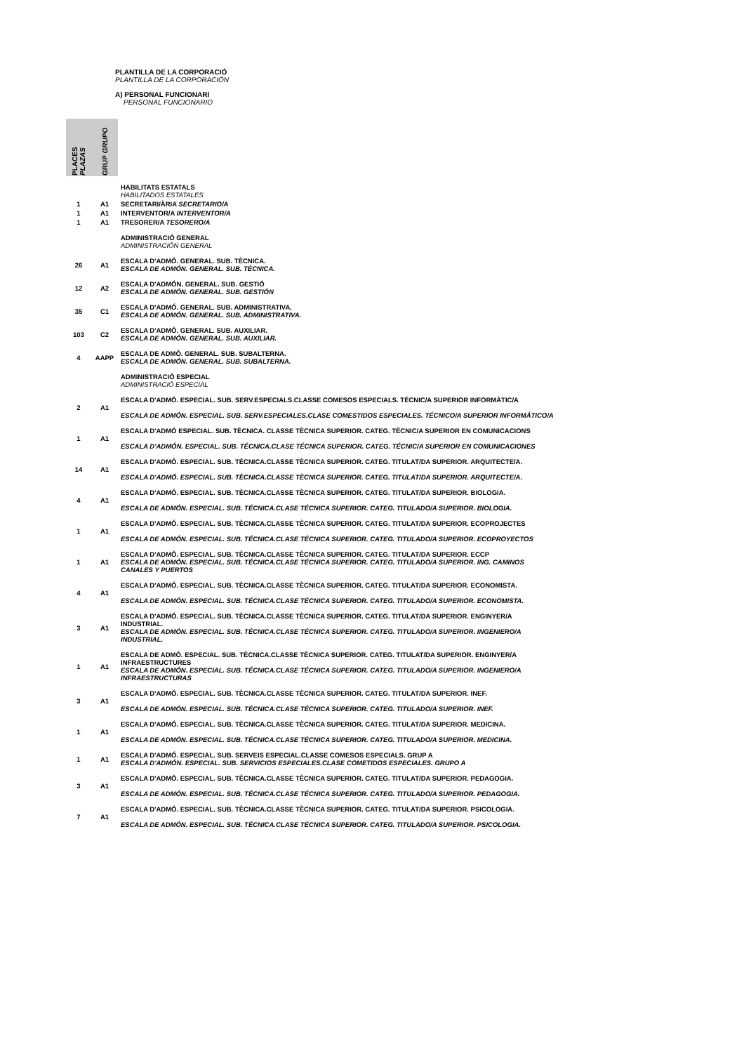PLANTILLA DE LA CORPORACIÓ
PLANTILLA DE LA CORPORACIÓN
A) PERSONAL FUNCIONARI
PERSONAL FUNCIONARIO
| PLACES PLAZAS | GRUP GRUPO | |
| --- | --- | --- |
| | | HABILITATS ESTATALS HABILITADOS ESTATALES |
| 1 | A1 | SECRETARI/ÀRIA SECRETARIO/A |
| 1 | A1 | INTERVENTOR/A INTERVENTOR/A |
| 1 | A1 | TRESORER/A TESORERO/A |
| | | ADMINISTRACIÓ GENERAL ADMINISTRACIÓN GENERAL |
| 26 | A1 | ESCALA D'ADMÓ. GENERAL. SUB. TÈCNICA. ESCALA DE ADMÓN. GENERAL. SUB. TÉCNICA. |
| 12 | A2 | ESCALA D'ADMÓN. GENERAL. SUB. GESTIÓ ESCALA DE ADMÓN. GENERAL. SUB. GESTIÓN |
| 35 | C1 | ESCALA D'ADMÓ. GENERAL. SUB. ADMINISTRATIVA. ESCALA DE ADMÓN. GENERAL. SUB. ADMINISTRATIVA. |
| 103 | C2 | ESCALA D'ADMÓ. GENERAL. SUB. AUXILIAR. ESCALA DE ADMÓN. GENERAL. SUB. AUXILIAR. |
| 4 | AAPP | ESCALA DE ADMÓ. GENERAL. SUB. SUBALTERNA. ESCALA DE ADMÓN. GENERAL. SUB. SUBALTERNA. |
| | | ADMINISTRACIÓ ESPECIAL ADMINISTRACIÓ ESPECIAL |
| 2 | A1 | ESCALA D'ADMÓ. ESPECIAL. SUB. SERV.ESPECIALS.CLASSE COMESOS ESPECIALS. TÈCNIC/A SUPERIOR INFORMÀTIC/A ESCALA DE ADMÓN. ESPECIAL. SUB. SERV.ESPECIALES.CLASE COMESTIDOS ESPECIALES. TÉCNICO/A SUPERIOR INFORMÁTICO/A |
| 1 | A1 | ESCALA D'ADMÓ ESPECIAL. SUB. TÈCNICA. CLASSE TÈCNICA SUPERIOR. CATEG. TÈCNIC/A SUPERIOR EN COMUNICACIONS ESCALA D'ADMÓN. ESPECIAL. SUB. TÉCNICA.CLASE TÉCNICA SUPERIOR. CATEG. TÉCNIC/A SUPERIOR EN COMUNICACIONES |
| 14 | A1 | ESCALA D'ADMÓ. ESPECIAL. SUB. TÈCNICA.CLASSE TÈCNICA SUPERIOR. CATEG. TITULAT/DA SUPERIOR. ARQUITECTE/A. ESCALA D'ADMÓ. ESPECIAL. SUB. TÈCNICA.CLASSE TÈCNICA SUPERIOR. CATEG. TITULAT/DA SUPERIOR. ARQUITECTE/A. |
| 4 | A1 | ESCALA D'ADMÓ. ESPECIAL. SUB. TÈCNICA.CLASSE TÈCNICA SUPERIOR. CATEG. TITULAT/DA SUPERIOR. BIOLOGIA. ESCALA DE ADMÓN. ESPECIAL. SUB. TÉCNICA.CLASE TÉCNICA SUPERIOR. CATEG. TITULADO/A SUPERIOR. BIOLOGIA. |
| 1 | A1 | ESCALA D'ADMÓ. ESPECIAL. SUB. TÈCNICA.CLASSE TÈCNICA SUPERIOR. CATEG. TITULAT/DA SUPERIOR. ECOPROJECTES ESCALA DE ADMÓN. ESPECIAL. SUB. TÉCNICA.CLASE TÉCNICA SUPERIOR. CATEG. TITULADO/A SUPERIOR. ECOPROYECTOS |
| 1 | A1 | ESCALA D'ADMÓ. ESPECIAL. SUB. TÈCNICA.CLASSE TÈCNICA SUPERIOR. CATEG. TITULAT/DA SUPERIOR. ECCP ESCALA DE ADMÓN. ESPECIAL. SUB. TÉCNICA.CLASE TÉCNICA SUPERIOR. CATEG. TITULADO/A SUPERIOR. ING. CAMINOS CANALES Y PUERTOS |
| 4 | A1 | ESCALA D'ADMÓ. ESPECIAL. SUB. TÈCNICA.CLASSE TÈCNICA SUPERIOR. CATEG. TITULAT/DA SUPERIOR. ECONOMISTA. ESCALA DE ADMÓN. ESPECIAL. SUB. TÉCNICA.CLASE TÉCNICA SUPERIOR. CATEG. TITULADO/A SUPERIOR. ECONOMISTA. |
| 3 | A1 | ESCALA D'ADMÓ. ESPECIAL. SUB. TÈCNICA.CLASSE TÈCNICA SUPERIOR. CATEG. TITULAT/DA SUPERIOR. ENGINYER/A INDUSTRIAL. ESCALA DE ADMÓN. ESPECIAL. SUB. TÉCNICA.CLASE TÉCNICA SUPERIOR. CATEG. TITULADO/A SUPERIOR. INGENIERO/A INDUSTRIAL. |
| 1 | A1 | ESCALA DE ADMÓ. ESPECIAL. SUB. TÈCNICA.CLASSE TÈCNICA SUPERIOR. CATEG. TITULAT/DA SUPERIOR. ENGINYER/A INFRAESTRUCTURES ESCALA DE ADMÓN. ESPECIAL. SUB. TÉCNICA.CLASE TÉCNICA SUPERIOR. CATEG. TITULADO/A SUPERIOR. INGENIERO/A INFRAESTRUCTURAS |
| 3 | A1 | ESCALA D'ADMÓ. ESPECIAL. SUB. TÈCNICA.CLASSE TÈCNICA SUPERIOR. CATEG. TITULAT/DA SUPERIOR. INEF. ESCALA DE ADMÓN. ESPECIAL. SUB. TÉCNICA.CLASE TÉCNICA SUPERIOR. CATEG. TITULADO/A SUPERIOR. INEF. |
| 1 | A1 | ESCALA D'ADMÓ. ESPECIAL. SUB. TÈCNICA.CLASSE TÈCNICA SUPERIOR. CATEG. TITULAT/DA SUPERIOR. MEDICINA. ESCALA DE ADMÓN. ESPECIAL. SUB. TÉCNICA.CLASE TÉCNICA SUPERIOR. CATEG. TITULADO/A SUPERIOR. MEDICINA. |
| 1 | A1 | ESCALA D'ADMÓ. ESPECIAL. SUB. SERVEIS ESPECIAL.CLASSE COMESOS ESPECIALS. GRUP A ESCALA D'ADMÓN. ESPECIAL. SUB. SERVICIOS ESPECIALES.CLASE COMETIDOS ESPECIALES. GRUPO A |
| 3 | A1 | ESCALA D'ADMÓ. ESPECIAL. SUB. TÈCNICA.CLASSE TÈCNICA SUPERIOR. CATEG. TITULAT/DA SUPERIOR. PEDAGOGIA. ESCALA DE ADMÓN. ESPECIAL. SUB. TÉCNICA.CLASE TÉCNICA SUPERIOR. CATEG. TITULADO/A SUPERIOR. PEDAGOGIA. |
| 7 | A1 | ESCALA D'ADMÓ. ESPECIAL. SUB. TÈCNICA.CLASSE TÈCNICA SUPERIOR. CATEG. TITULAT/DA SUPERIOR. PSICOLOGIA. ESCALA DE ADMÓN. ESPECIAL. SUB. TÉCNICA.CLASE TÉCNICA SUPERIOR. CATEG. TITULADO/A SUPERIOR. PSICOLOGIA. |